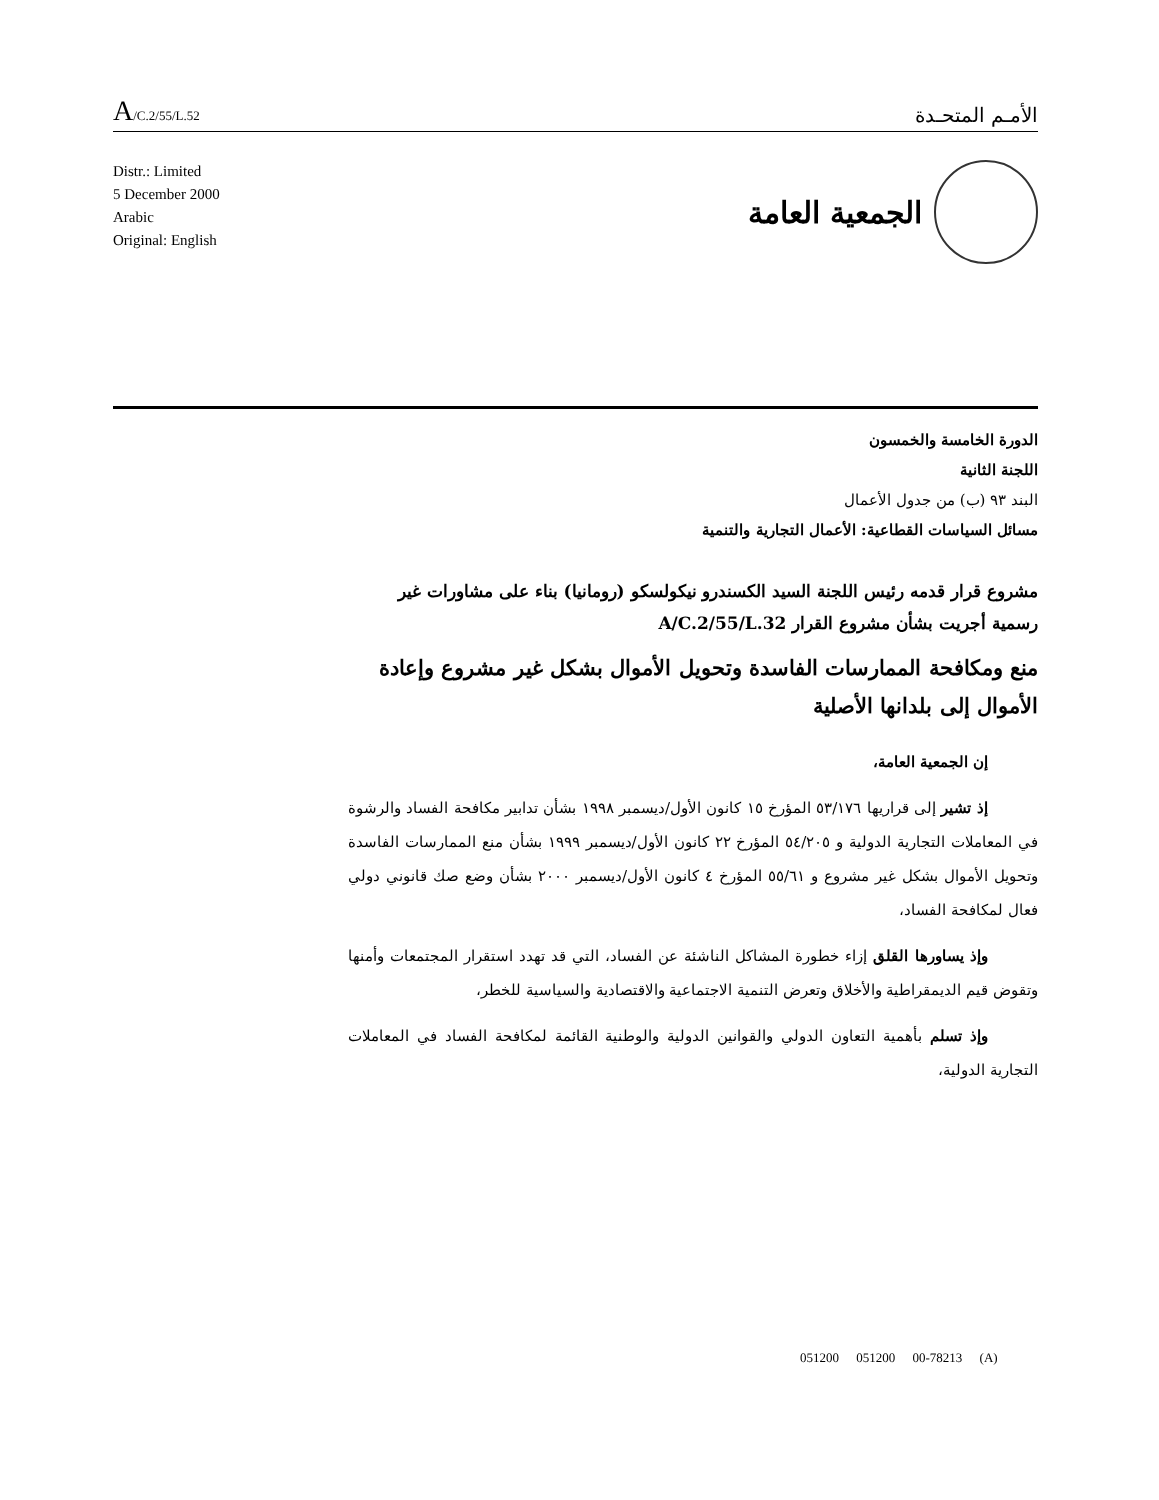A/C.2/55/L.52
الأمـم المتحـدة
Distr.: Limited
5 December 2000
Arabic
Original: English
الجمعية العامة
الدورة الخامسة والخمسون
اللجنة الثانية
البند ٩٣ (ب) من جدول الأعمال
مسائل السياسات القطاعية: الأعمال التجارية والتنمية
مشروع قرار قدمه رئيس اللجنة السيد الكسندرو نيكولسكو (رومانيا) بناء على مشاورات غير رسمية أجريت بشأن مشروع القرار A/C.2/55/L.32
منع ومكافحة الممارسات الفاسدة وتحويل الأموال بشكل غير مشروع وإعادة الأموال إلى بلدانها الأصلية
إن الجمعية العامة،
إذ تشير إلى قراريها ٥٣/١٧٦ المؤرخ ١٥ كانون الأول/ديسمبر ١٩٩٨ بشأن تدابير مكافحة الفساد والرشوة في المعاملات التجارية الدولية و ٥٤/٢٠٥ المؤرخ ٢٢ كانون الأول/ديسمبر ١٩٩٩ بشأن منع الممارسات الفاسدة وتحويل الأموال بشكل غير مشروع و ٥٥/٦١ المؤرخ ٤ كانون الأول/ديسمبر ٢٠٠٠ بشأن وضع صك قانوني دولي فعال لمكافحة الفساد،
وإذ يساورها القلق إزاء خطورة المشاكل الناشئة عن الفساد، التي قد تهدد استقرار المجتمعات وأمنها وتقوض قيم الديمقراطية والأخلاق وتعرض التنمية الاجتماعية والاقتصادية والسياسية للخطر،
وإذ تسلم بأهمية التعاون الدولي والقوانين الدولية والوطنية القائمة لمكافحة الفساد في المعاملات التجارية الدولية،
051200 051200 00-78213 (A)